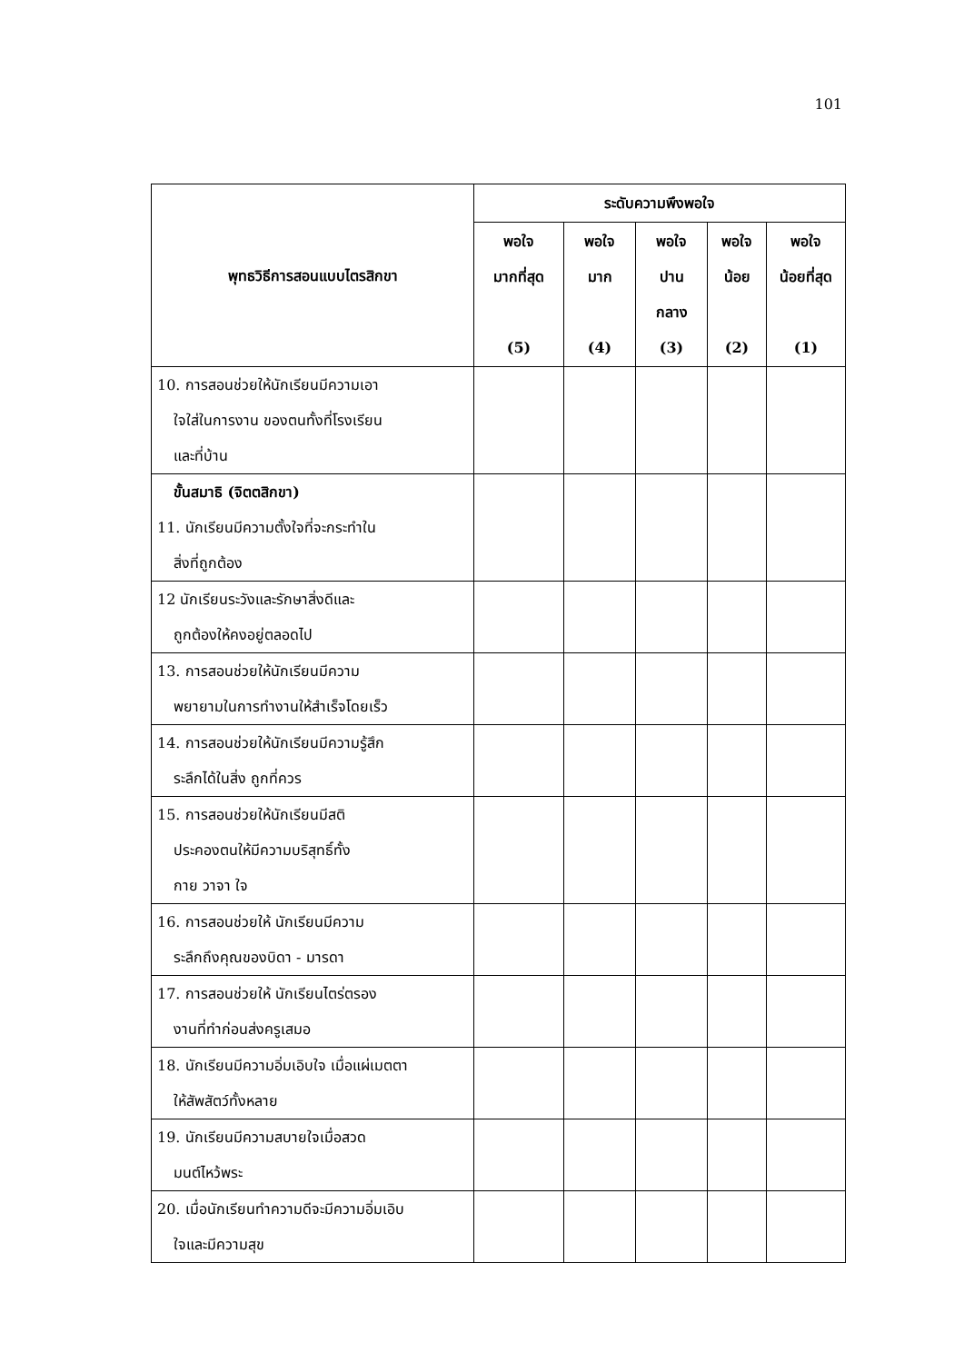101
| พุทธวิธีการสอนแบบไตรสิกขา | ระดับความพึงพอใจ | | | | |
| --- | --- | --- | --- | --- | --- |
| | พอใจ มากที่สุด (5) | พอใจ มาก (4) | พอใจ ปาน กลาง (3) | พอใจ น้อย (2) | พอใจ น้อยที่สุด (1) |
| 10. การสอนช่วยให้นักเรียนมีความเอา ใจใส่ในการงาน ของตนทั้งที่โรงเรียน และที่บ้าน | | | | | |
| ขั้นสมาธิ (จิตตสิกขา) 11. นักเรียนมีความตั้งใจที่จะกระทำใน สิ่งที่ถูกต้อง | | | | | |
| 12 นักเรียนระวังและรักษาสิ่งดีและ ถูกต้องให้คงอยู่ตลอดไป | | | | | |
| 13. การสอนช่วยให้นักเรียนมีความ พยายามในการทำงานให้สำเร็จโดยเร็ว | | | | | |
| 14. การสอนช่วยให้นักเรียนมีความรู้สึก ระลึกได้ในสิ่ง ถูกที่ควร | | | | | |
| 15. การสอนช่วยให้นักเรียนมีสติ ประคองตนให้มีความบริสุทธิ์ทั้ง กาย วาจา ใจ | | | | | |
| 16. การสอนช่วยให้ นักเรียนมีความ ระลึกถึงคุณของบิดา - มารดา | | | | | |
| 17. การสอนช่วยให้ นักเรียนไตร่ตรอง งานที่ทำก่อนส่งครูเสมอ | | | | | |
| 18. นักเรียนมีความอิ่มเอิบใจ เมื่อแผ่เมตตา ให้สัพสัตว์ทั้งหลาย | | | | | |
| 19. นักเรียนมีความสบายใจเมื่อสวด มนต์ไหว้พระ | | | | | |
| 20. เมื่อนักเรียนทำความดีจะมีความอิ่มเอิบ ใจและมีความสุข | | | | | |